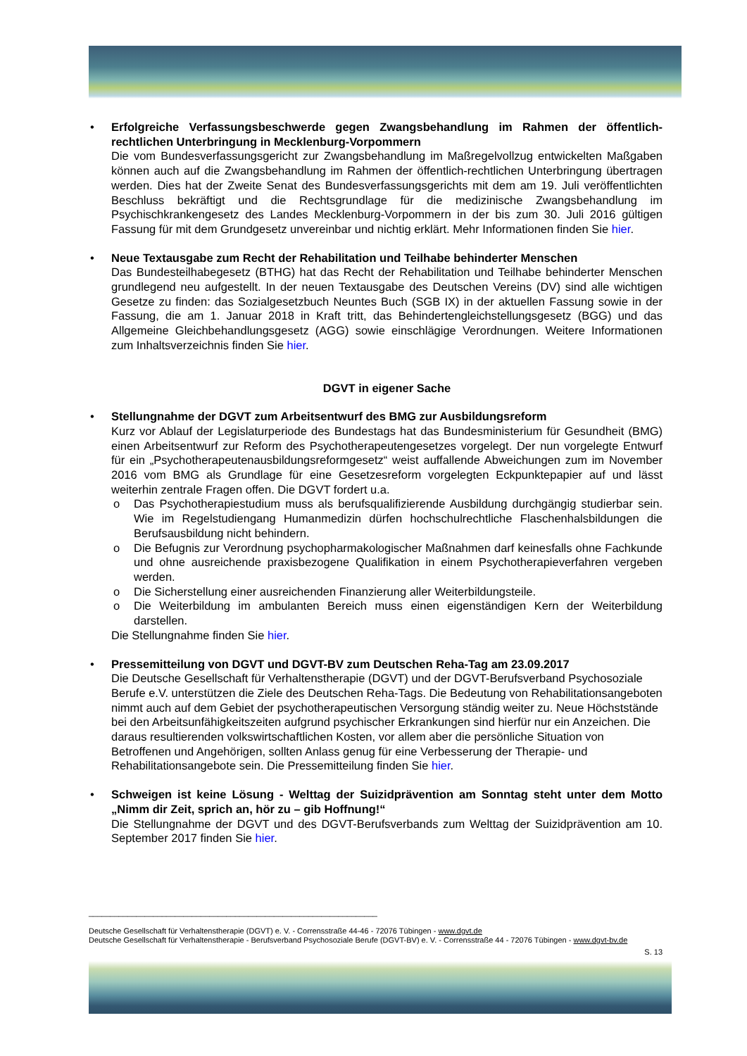• Erfolgreiche Verfassungsbeschwerde gegen Zwangsbehandlung im Rahmen der öffentlich-rechtlichen Unterbringung in Mecklenburg-Vorpommern
Die vom Bundesverfassungsgericht zur Zwangsbehandlung im Maßregelvollzug entwickelten Maßgaben können auch auf die Zwangsbehandlung im Rahmen der öffentlich-rechtlichen Unterbringung übertragen werden. Dies hat der Zweite Senat des Bundesverfassungsgerichts mit dem am 19. Juli veröffentlichten Beschluss bekräftigt und die Rechtsgrundlage für die medizinische Zwangsbehandlung im Psychischkrankengesetz des Landes Mecklenburg-Vorpommern in der bis zum 30. Juli 2016 gültigen Fassung für mit dem Grundgesetz unvereinbar und nichtig erklärt. Mehr Informationen finden Sie hier.
• Neue Textausgabe zum Recht der Rehabilitation und Teilhabe behinderter Menschen
Das Bundesteilhabegesetz (BTHG) hat das Recht der Rehabilitation und Teilhabe behinderter Menschen grundlegend neu aufgestellt. In der neuen Textausgabe des Deutschen Vereins (DV) sind alle wichtigen Gesetze zu finden: das Sozialgesetzbuch Neuntes Buch (SGB IX) in der aktuellen Fassung sowie in der Fassung, die am 1. Januar 2018 in Kraft tritt, das Behindertengleichstellungsgesetz (BGG) und das Allgemeine Gleichbehandlungsgesetz (AGG) sowie einschlägige Verordnungen. Weitere Informationen zum Inhaltsverzeichnis finden Sie hier.
DGVT in eigener Sache
• Stellungnahme der DGVT zum Arbeitsentwurf des BMG zur Ausbildungsreform
Kurz vor Ablauf der Legislaturperiode des Bundestags hat das Bundesministerium für Gesundheit (BMG) einen Arbeitsentwurf zur Reform des Psychotherapeutengesetzes vorgelegt. Der nun vorgelegte Entwurf für ein „Psychotherapeutenausbildungsreformgesetz“ weist auffallende Abweichungen zum im November 2016 vom BMG als Grundlage für eine Gesetzesreform vorgelegten Eckpunktepapier auf und lässt weiterhin zentrale Fragen offen. Die DGVT fordert u.a.
o Das Psychotherapiestudium muss als berufsqualifizierende Ausbildung durchgängig studierbar sein. Wie im Regelstudiengang Humanmedizin dürfen hochschulrechtliche Flaschenhalsbildungen die Berufsausbildung nicht behindern.
o Die Befugnis zur Verordnung psychopharmakologischer Maßnahmen darf keinesfalls ohne Fachkunde und ohne ausreichende praxisbezogene Qualifikation in einem Psychotherapieverfahren vergeben werden.
o Die Sicherstellung einer ausreichenden Finanzierung aller Weiterbildungsteile.
o Die Weiterbildung im ambulanten Bereich muss einen eigenständigen Kern der Weiterbildung darstellen.
Die Stellungnahme finden Sie hier.
• Pressemitteilung von DGVT und DGVT-BV zum Deutschen Reha-Tag am 23.09.2017
Die Deutsche Gesellschaft für Verhaltenstherapie (DGVT) und der DGVT-Berufsverband Psychosoziale Berufe e.V. unterstützen die Ziele des Deutschen Reha-Tags. Die Bedeutung von Rehabilitationsangeboten nimmt auch auf dem Gebiet der psychotherapeutischen Versorgung ständig weiter zu. Neue Höchststände bei den Arbeitsunfähigkeitszeiten aufgrund psychischer Erkrankungen sind hierfür nur ein Anzeichen. Die daraus resultierenden volkswirtschaftlichen Kosten, vor allem aber die persönliche Situation von Betroffenen und Angehörigen, sollten Anlass genug für eine Verbesserung der Therapie- und Rehabilitationsangebote sein. Die Pressemitteilung finden Sie hier.
• Schweigen ist keine Lösung - Welttag der Suizidprävention am Sonntag steht unter dem Motto „Nimm dir Zeit, sprich an, hör zu – gib Hoffnung!“
Die Stellungnahme der DGVT und des DGVT-Berufsverbands zum Welttag der Suizidprävention am 10. September 2017 finden Sie hier.
___________________________________________________________________
Deutsche Gesellschaft für Verhaltenstherapie (DGVT) e. V. - Corrensstraße 44-46 - 72076 Tübingen - www.dgvt.de
Deutsche Gesellschaft für Verhaltenstherapie - Berufsverband Psychosoziale Berufe (DGVT-BV) e. V. - Corrensstraße 44 - 72076 Tübingen - www.dgvt-bv.de
S. 13